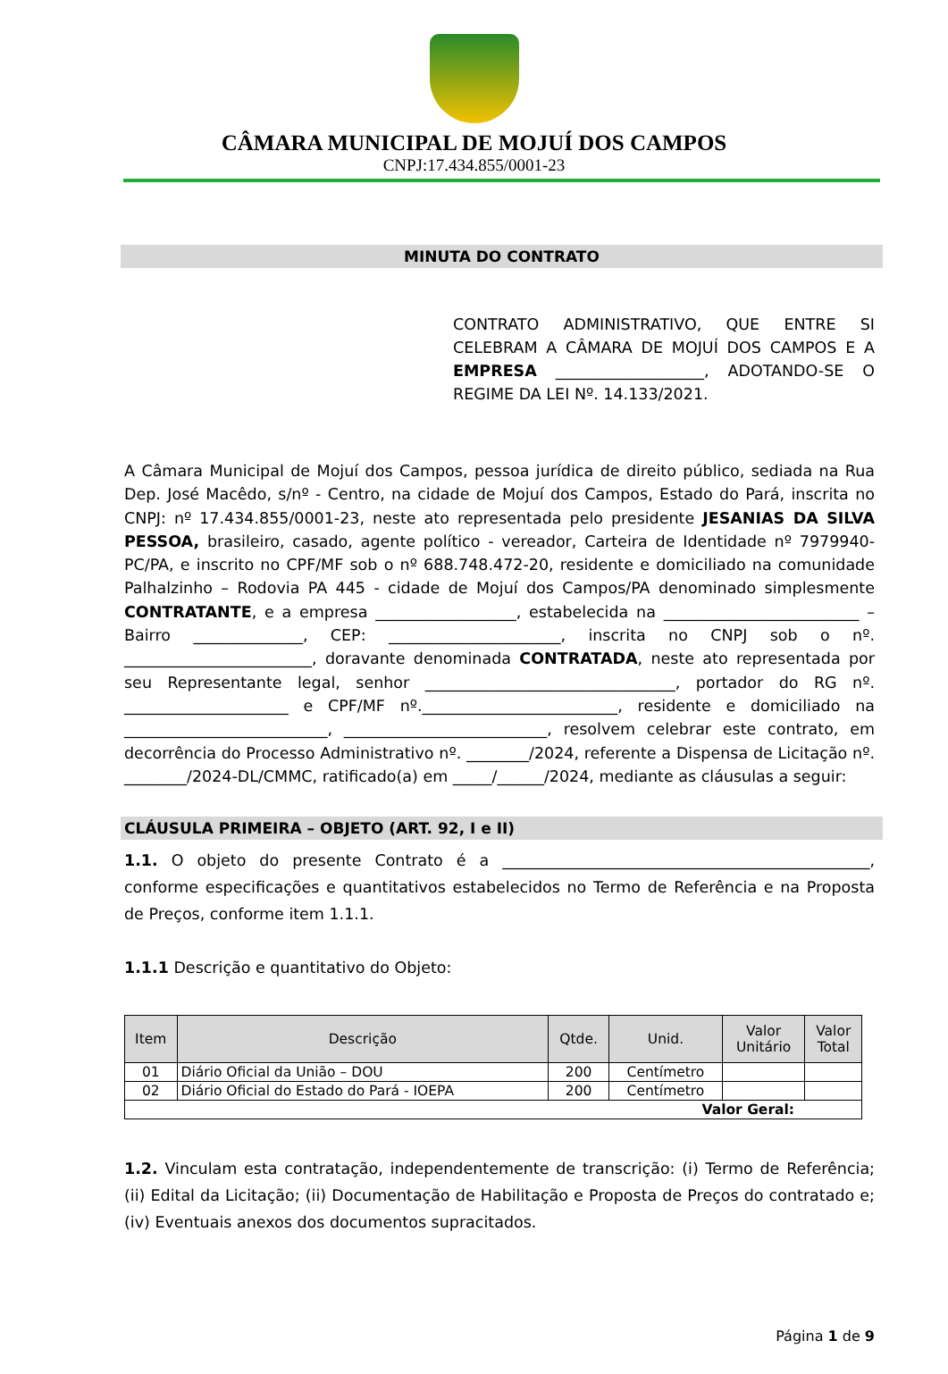CÂMARA MUNICIPAL DE MOJUÍ DOS CAMPOS
CNPJ:17.434.855/0001-23
MINUTA DO CONTRATO
CONTRATO ADMINISTRATIVO, QUE ENTRE SI CELEBRAM A CÂMARA DE MOJUÍ DOS CAMPOS E A EMPRESA ___________________, ADOTANDO-SE O REGIME DA LEI Nº. 14.133/2021.
A Câmara Municipal de Mojuí dos Campos, pessoa jurídica de direito público, sediada na Rua Dep. José Macêdo, s/nº - Centro, na cidade de Mojuí dos Campos, Estado do Pará, inscrita no CNPJ: nº 17.434.855/0001-23, neste ato representada pelo presidente JESANIAS DA SILVA PESSOA, brasileiro, casado, agente político - vereador, Carteira de Identidade nº 7979940-PC/PA, e inscrito no CPF/MF sob o nº 688.748.472-20, residente e domiciliado na comunidade Palhalzinho – Rodovia PA 445 - cidade de Mojuí dos Campos/PA denominado simplesmente CONTRATANTE, e a empresa __________________, estabelecida na _________________________ – Bairro ______________, CEP: ______________________, inscrita no CNPJ sob o nº. ________________________, doravante denominada CONTRATADA, neste ato representada por seu Representante legal, senhor ________________________________, portador do RG nº. _____________________ e CPF/MF nº._________________________, residente e domiciliado na __________________________, __________________________, resolvem celebrar este contrato, em decorrência do Processo Administrativo nº. ________/2024, referente a Dispensa de Licitação nº. ________/2024-DL/CMMC, ratificado(a) em _____/______/2024, mediante as cláusulas a seguir:
CLÁUSULA PRIMEIRA – OBJETO (ART. 92, I e II)
1.1. O objeto do presente Contrato é a _______________________________________________, conforme especificações e quantitativos estabelecidos no Termo de Referência e na Proposta de Preços, conforme item 1.1.1.
1.1.1 Descrição e quantitativo do Objeto:
| Item | Descrição | Qtde. | Unid. | Valor Unitário | Valor Total |
| --- | --- | --- | --- | --- | --- |
| 01 | Diário Oficial da União – DOU | 200 | Centímetro | | |
| 02 | Diário Oficial do Estado do Pará - IOEPA | 200 | Centímetro | | |
| Valor Geral: | | | | | |
1.2. Vinculam esta contratação, independentemente de transcrição: (i) Termo de Referência;(ii) Edital da Licitação; (ii) Documentação de Habilitação e Proposta de Preços do contratado e; (iv) Eventuais anexos dos documentos supracitados.
Página 1 de 9